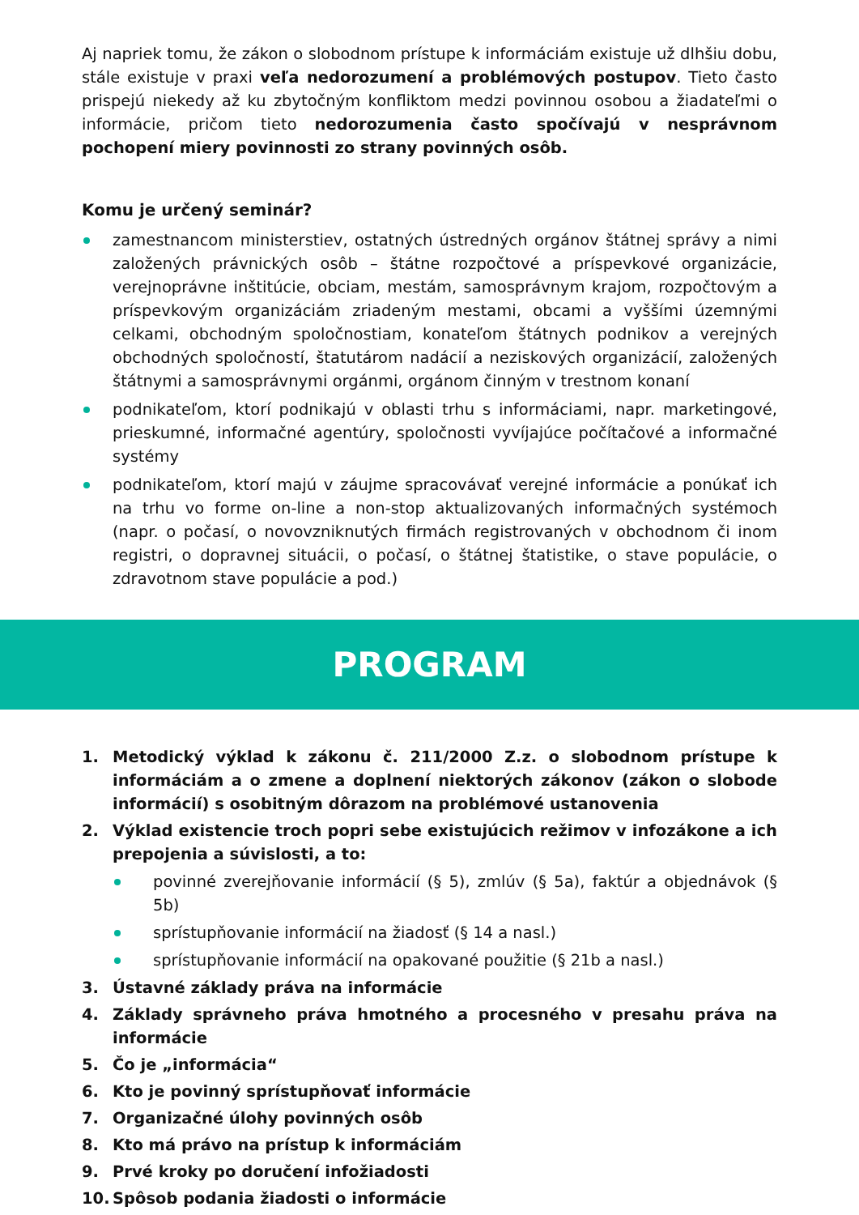Aj napriek tomu, že zákon o slobodnom prístupe k informáciám existuje už dlhšiu dobu, stále existuje v praxi veľa nedorozumení a problémových postupov. Tieto často prispejú niekedy až ku zbytočným konfliktom medzi povinnou osobou a žiadateľmi o informácie, pričom tieto nedorozumenia často spočívajú v nesprávnom pochopení miery povinnosti zo strany povinných osôb.
Komu je určený seminár?
zamestnancom ministerstiev, ostatných ústredných orgánov štátnej správy a nimi založených právnických osôb – štátne rozpočtové a príspevkové organizácie, verejnoprávne inštitúcie, obciam, mestám, samosprávnym krajom, rozpočtovým a príspevkovým organizáciám zriadeným mestami, obcami a vyššími územnými celkami, obchodným spoločnostiam, konateľom štátnych podnikov a verejných obchodných spoločností, štatutárom nadácií a neziskových organizácií, založených štátnymi a samosprávnymi orgánmi, orgánom činným v trestnom konaní
podnikateľom, ktorí podnikajú v oblasti trhu s informáciami, napr. marketingové, prieskumné, informačné agentúry, spoločnosti vyvíjajúce počítačové a informačné systémy
podnikateľom, ktorí majú v záujme spracovávať verejné informácie a ponúkať ich na trhu vo forme on-line a non-stop aktualizovaných informačných systémoch (napr. o počasí, o novovzniknutých firmách registrovaných v obchodnom či inom registri, o dopravnej situácii, o počasí, o štátnej štatistike, o stave populácie, o zdravotnom stave populácie a pod.)
PROGRAM
1. Metodický výklad k zákonu č. 211/2000 Z.z. o slobodnom prístupe k informáciám a o zmene a doplnení niektorých zákonov (zákon o slobode informácií) s osobitným dôrazom na problémové ustanovenia
2. Výklad existencie troch popri sebe existujúcich režimov v infozákone a ich prepojenia a súvislosti, a to:
povinné zverejňovanie informácií (§ 5), zmlúv (§ 5a), faktúr a objednávok (§ 5b)
sprístupňovanie informácií na žiadosť (§ 14 a nasl.)
sprístupňovanie informácií na opakované použitie (§ 21b a nasl.)
3. Ústavné základy práva na informácie
4. Základy správneho práva hmotného a procesného v presahu práva na informácie
5. Čo je „informácia“
6. Kto je povinný sprístupňovať informácie
7. Organizačné úlohy povinných osôb
8. Kto má právo na prístup k informáciám
9. Prvé kroky po doručení infožiadosti
10. Spôsob podania žiadosti o informácie